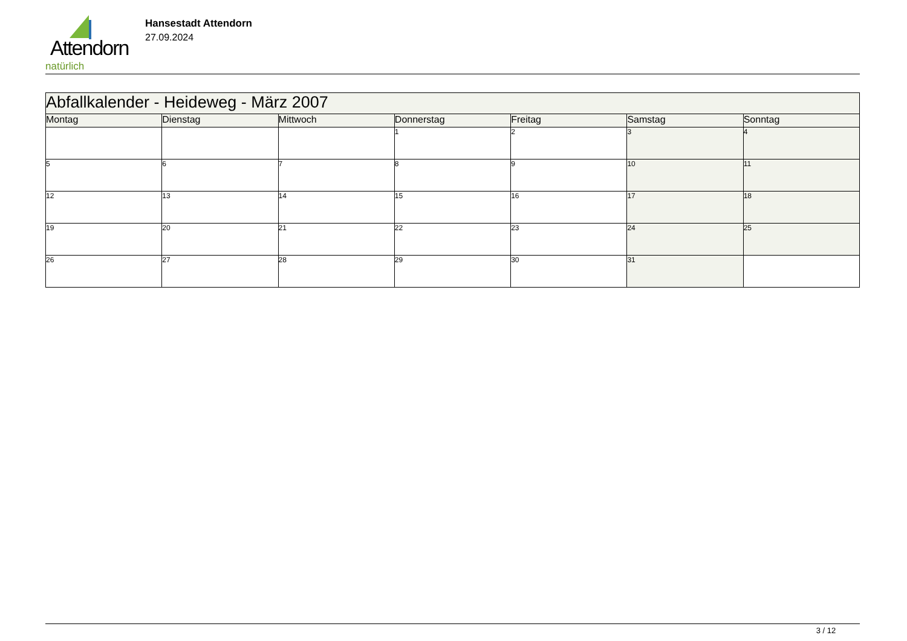Attendorn
natürlich
Hansestadt Attendorn
27.09.2024
| Abfallkalender - Heideweg - März 2007 | | | | | | |
| Montag | Dienstag | Mittwoch | Donnerstag | Freitag | Samstag | Sonntag |
| | | | 1 | 2 | 3 | 4 |
| 5 | 6 | 7 | 8 | 9 | 10 | 11 |
| 12 | 13 | 14 | 15 | 16 | 17 | 18 |
| 19 | 20 | 21 | 22 | 23 | 24 | 25 |
| 26 | 27 | 28 | 29 | 30 | 31 | |
3 / 12